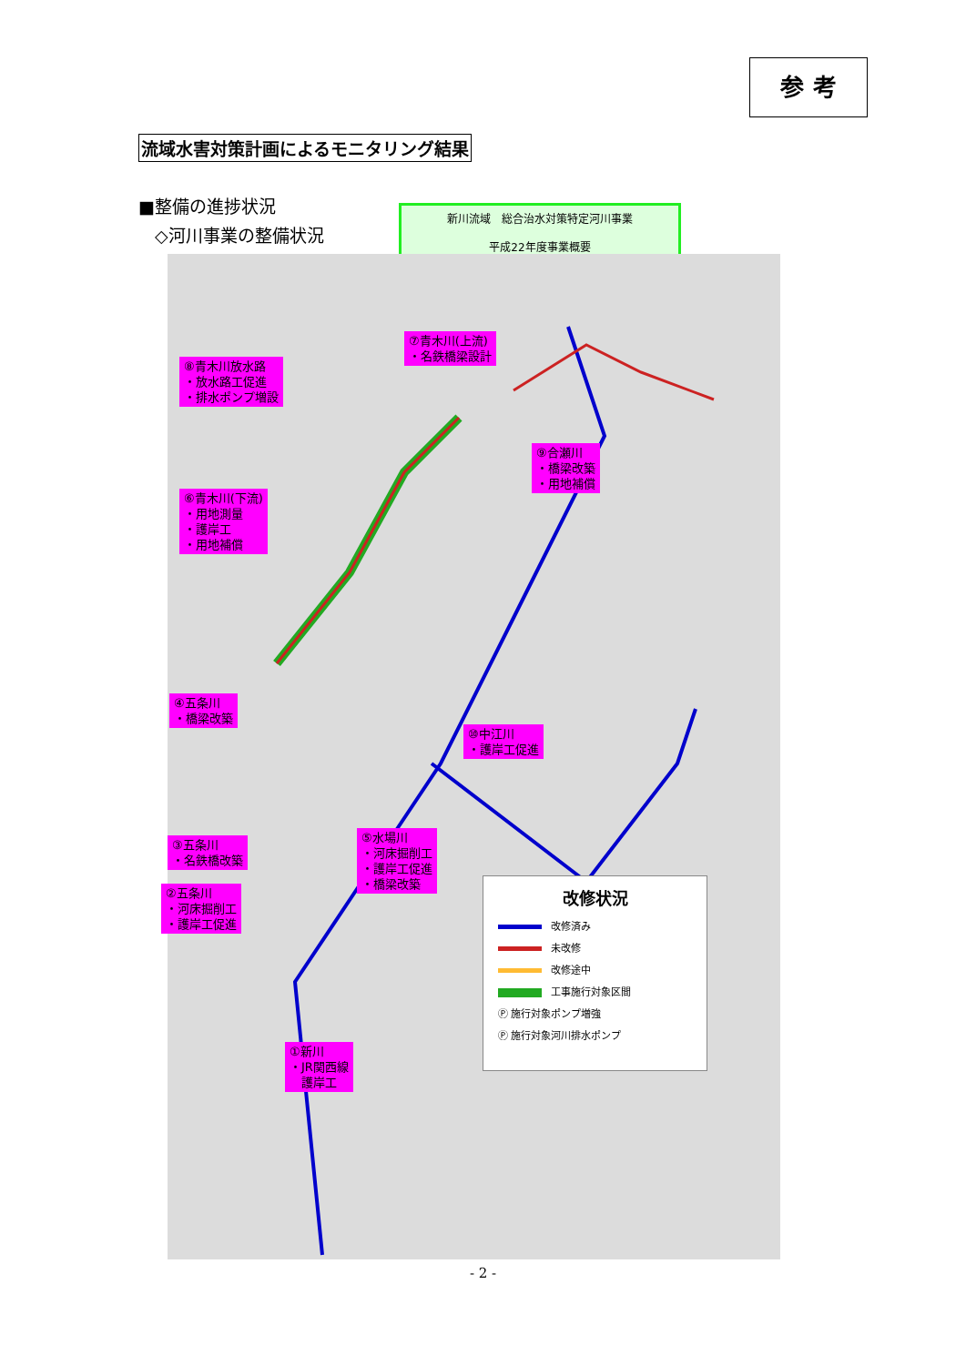参 考
流域水害対策計画によるモニタリング結果
■整備の進捗状況
◇河川事業の整備状況
新川流域　総合治水対策特定河川事業
平成22年度事業概要
⑧青木川放水路
・放水路工促進
・排水ポンプ増設
⑦青木川(上流)
・名鉄橋梁設計
⑨合瀬川
・橋梁改築
・用地補償
⑥青木川(下流)
・用地測量
・護岸工
・用地補償
④五条川
・橋梁改築
⑩中江川
・護岸工促進
③五条川
・名鉄橋改築
⑤水場川
・河床掘削工
・護岸工促進
・橋梁改築
②五条川
・河床掘削工
・護岸工促進
①新川
・JR関西線
　護岸工
改修状況
改修済み
未改修
改修途中
工事施行対象区間
Ⓟ 施行対象ポンプ増強
Ⓟ 施行対象河川排水ポンプ
- 2 -